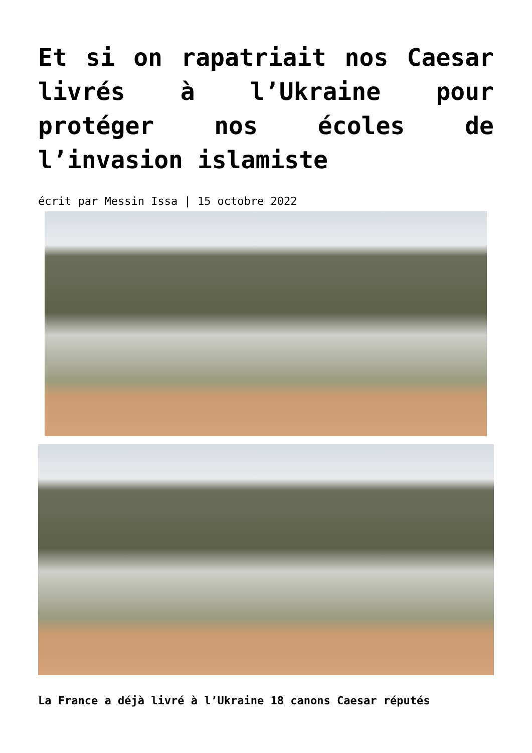Et si on rapatriait nos Caesar livrés à l’Ukraine pour protéger nos écoles de l’invasion islamiste
écrit par Messin Issa | 15 octobre 2022
La France a déjà livré à l’Ukraine 18 canons Caesar réputés